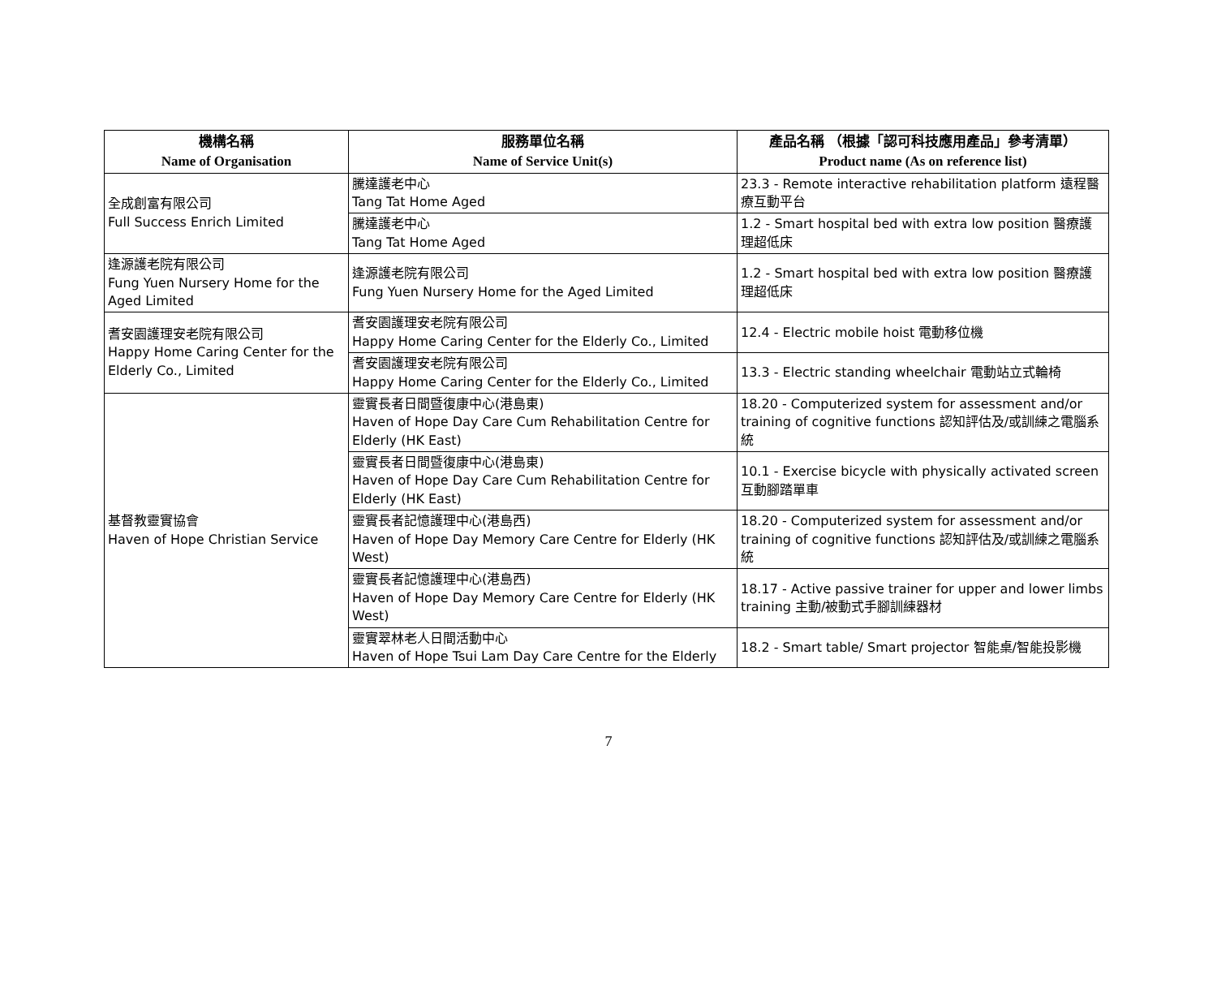| 機構名稱 Name of Organisation | 服務單位名稱 Name of Service Unit(s) | 產品名稱 （根據「認可科技應用產品」參考清單） Product name (As on reference list) |
| --- | --- | --- |
| 全成創富有限公司 Full Success Enrich Limited | 騰達護老中心 Tang Tat Home Aged | 23.3 - Remote interactive rehabilitation platform 遠程醫療互動平台 |
| | 騰達護老中心 Tang Tat Home Aged | 1.2 - Smart hospital bed with extra low position 醫療護理超低床 |
| 逢源護老院有限公司 Fung Yuen Nursery Home for the Aged Limited | 逢源護老院有限公司 Fung Yuen Nursery Home for the Aged Limited | 1.2 - Smart hospital bed with extra low position 醫療護理超低床 |
| 耆安園護理安老院有限公司 Happy Home Caring Center for the Elderly Co., Limited | 耆安園護理安老院有限公司 Happy Home Caring Center for the Elderly Co., Limited | 12.4 - Electric mobile hoist 電動移位機 |
| | 耆安園護理安老院有限公司 Happy Home Caring Center for the Elderly Co., Limited | 13.3 - Electric standing wheelchair 電動站立式輪椅 |
| 基督教靈實協會 Haven of Hope Christian Service | 靈實長者日間暨復康中心(港島東) Haven of Hope Day Care Cum Rehabilitation Centre for Elderly (HK East) | 18.20 - Computerized system for assessment and/or training of cognitive functions 認知評估及/或訓練之電腦系統 |
| | 靈實長者日間暨復康中心(港島東) Haven of Hope Day Care Cum Rehabilitation Centre for Elderly (HK East) | 10.1 - Exercise bicycle with physically activated screen 互動腳踏單車 |
| | 靈實長者記憶護理中心(港島西) Haven of Hope Day Memory Care Centre for Elderly (HK West) | 18.20 - Computerized system for assessment and/or training of cognitive functions 認知評估及/或訓練之電腦系統 |
| | 靈實長者記憶護理中心(港島西) Haven of Hope Day Memory Care Centre for Elderly (HK West) | 18.17 - Active passive trainer for upper and lower limbs training 主動/被動式手腳訓練器材 |
| | 靈實翠林老人日間活動中心 Haven of Hope Tsui Lam Day Care Centre for the Elderly | 18.2 - Smart table/ Smart projector 智能桌/智能投影機 |
7